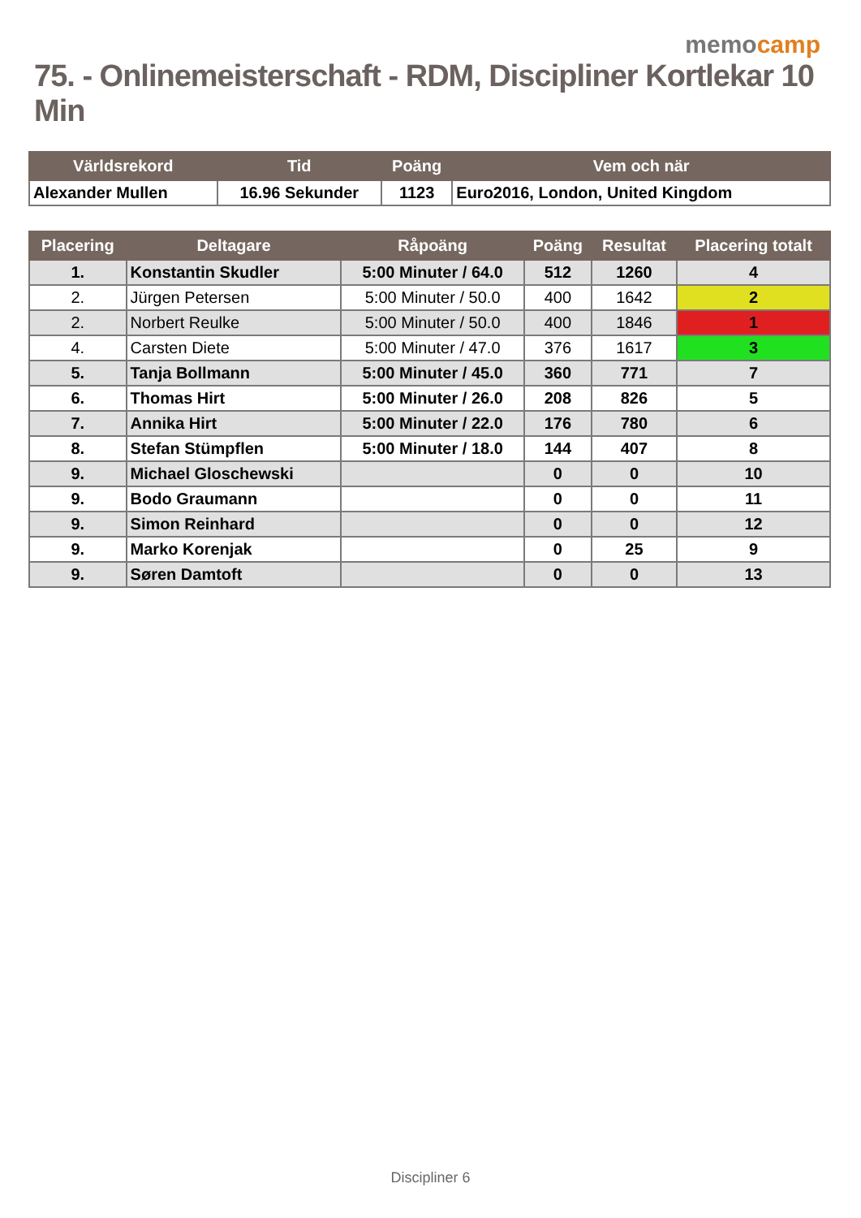memocamp
75. - Onlinemeisterschaft - RDM, Discipliner Kortlekar 10 Min
| Världsrekord | Tid | Poäng | Vem och när |
| --- | --- | --- | --- |
| Alexander Mullen | 16.96 Sekunder | 1123 | Euro2016, London, United Kingdom |
| Placering | Deltagare | Råpoäng | Poäng | Resultat | Placering totalt |
| --- | --- | --- | --- | --- | --- |
| 1. | Konstantin Skudler | 5:00 Minuter / 64.0 | 512 | 1260 | 4 |
| 2. | Jürgen Petersen | 5:00 Minuter / 50.0 | 400 | 1642 | 2 |
| 2. | Norbert Reulke | 5:00 Minuter / 50.0 | 400 | 1846 | 1 |
| 4. | Carsten Diete | 5:00 Minuter / 47.0 | 376 | 1617 | 3 |
| 5. | Tanja Bollmann | 5:00 Minuter / 45.0 | 360 | 771 | 7 |
| 6. | Thomas Hirt | 5:00 Minuter / 26.0 | 208 | 826 | 5 |
| 7. | Annika Hirt | 5:00 Minuter / 22.0 | 176 | 780 | 6 |
| 8. | Stefan Stümpflen | 5:00 Minuter / 18.0 | 144 | 407 | 8 |
| 9. | Michael Gloschewski | | 0 | 0 | 10 |
| 9. | Bodo Graumann | | 0 | 0 | 11 |
| 9. | Simon Reinhard | | 0 | 0 | 12 |
| 9. | Marko Korenjak | | 0 | 25 | 9 |
| 9. | Søren Damtoft | | 0 | 0 | 13 |
Discipliner 6